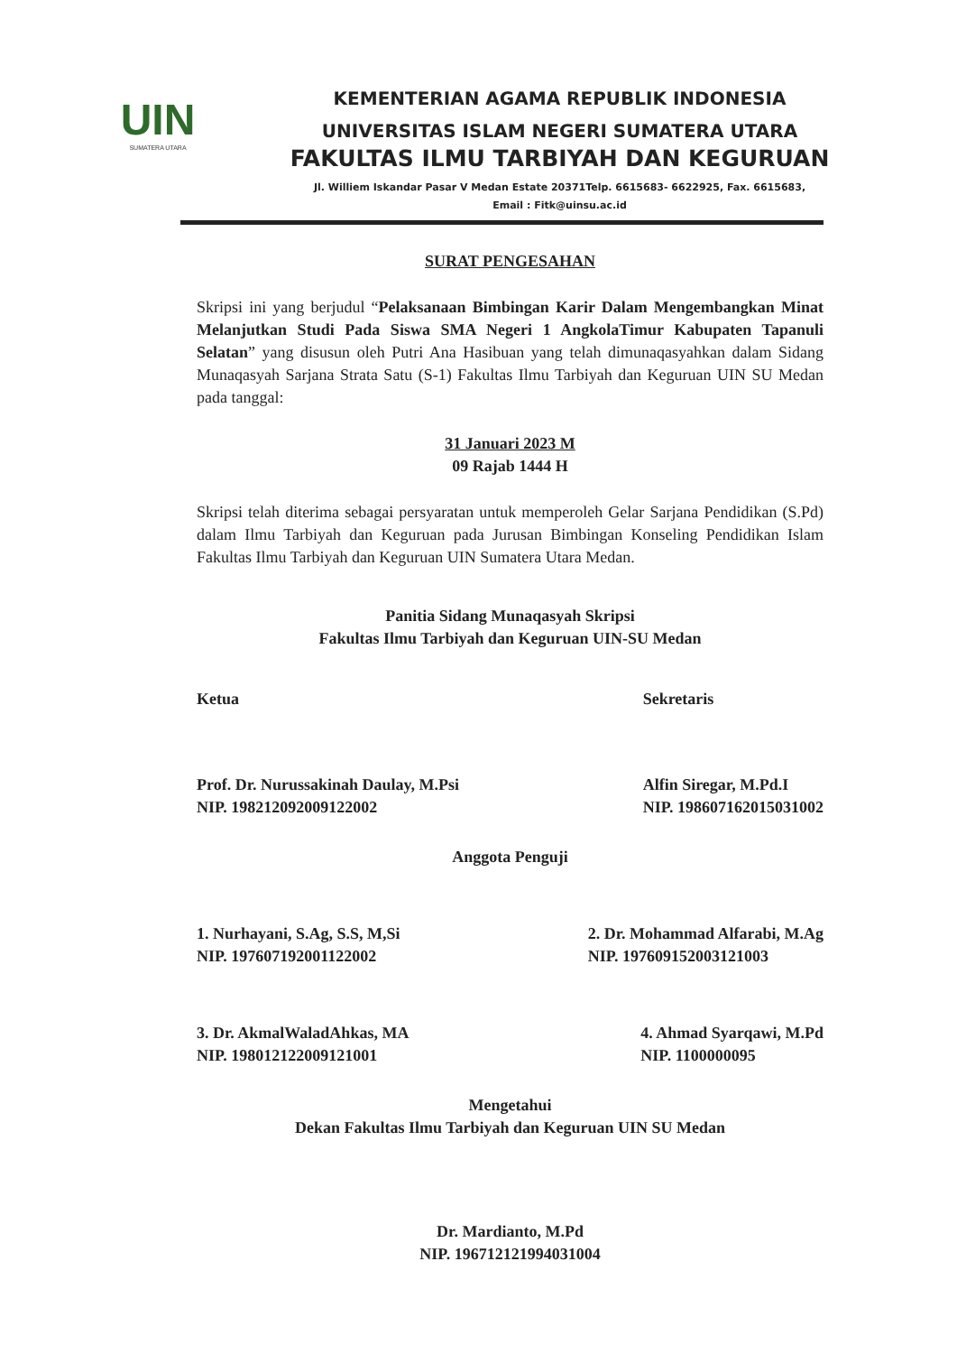UIN
SUMATERA UTARA
KEMENTERIAN AGAMA REPUBLIK INDONESIA
UNIVERSITAS ISLAM NEGERI SUMATERA UTARA
FAKULTAS ILMU TARBIYAH DAN KEGURUAN
Jl. Williem Iskandar Pasar V Medan Estate 20371Telp. 6615683- 6622925, Fax. 6615683,
Email : Fitk@uinsu.ac.id
SURAT PENGESAHAN
Skripsi ini yang berjudul “Pelaksanaan Bimbingan Karir Dalam Mengembangkan Minat Melanjutkan Studi Pada Siswa SMA Negeri 1 AngkolaTimur Kabupaten Tapanuli Selatan” yang disusun oleh Putri Ana Hasibuan yang telah dimunaqasyahkan dalam Sidang Munaqasyah Sarjana Strata Satu (S-1) Fakultas Ilmu Tarbiyah dan Keguruan UIN SU Medan pada tanggal:
31 Januari 2023 M
09 Rajab 1444 H
Skripsi telah diterima sebagai persyaratan untuk memperoleh Gelar Sarjana Pendidikan (S.Pd) dalam Ilmu Tarbiyah dan Keguruan pada Jurusan Bimbingan Konseling Pendidikan Islam Fakultas Ilmu Tarbiyah dan Keguruan UIN Sumatera Utara Medan.
Panitia Sidang Munaqasyah Skripsi
Fakultas Ilmu Tarbiyah dan Keguruan UIN-SU Medan
Ketua
Prof. Dr. Nurussakinah Daulay, M.Psi
NIP. 198212092009122002
Sekretaris
Alfin Siregar, M.Pd.I
NIP. 198607162015031002
Anggota Penguji
1. Nurhayani, S.Ag, S.S, M,Si
NIP. 197607192001122002
2. Dr. Mohammad Alfarabi, M.Ag
NIP. 197609152003121003
3. Dr. AkmalWaladAhkas, MA
NIP. 198012122009121001
4. Ahmad Syarqawi, M.Pd
NIP. 1100000095
Mengetahui
Dekan Fakultas Ilmu Tarbiyah dan Keguruan UIN SU Medan
Dr. Mardianto, M.Pd
NIP. 196712121994031004